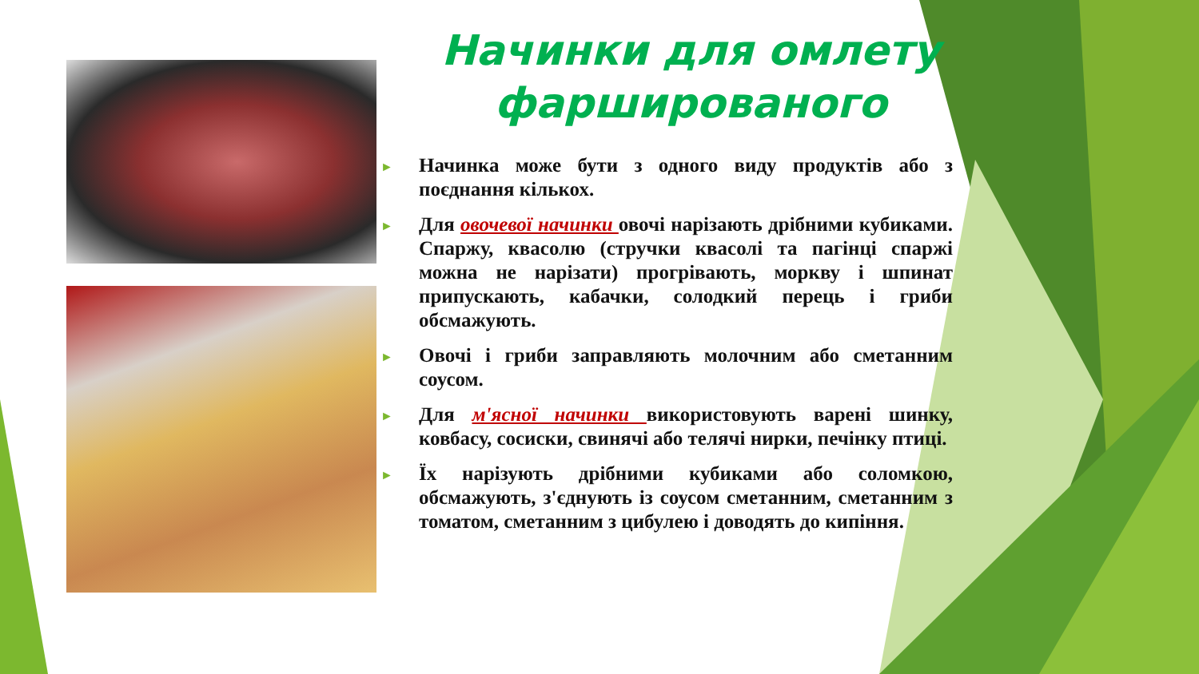Начинки для омлету фаршированого
►
Начинка може бути з одного виду продуктів або з поєднання кількох.
►
Для овочевої начинки овочі нарізають дрібними кубиками. Спаржу, квасолю (стручки квасолі та пагінці спаржі можна не нарізати) прогрівають, моркву і шпинат припускають, кабачки, солодкий перець і гриби обсмажують.
►
Овочі і гриби заправляють молочним або сметанним соусом.
►
Для м'ясної начинки використовують варені шинку, ковбасу, сосиски, свинячі або телячі нирки, печінку птиці.
►
Їх нарізують дрібними кубиками або соломкою, обсмажують, з'єднують із соусом сметанним, сметанним з томатом, сметанним з цибулею і доводять до кипіння.